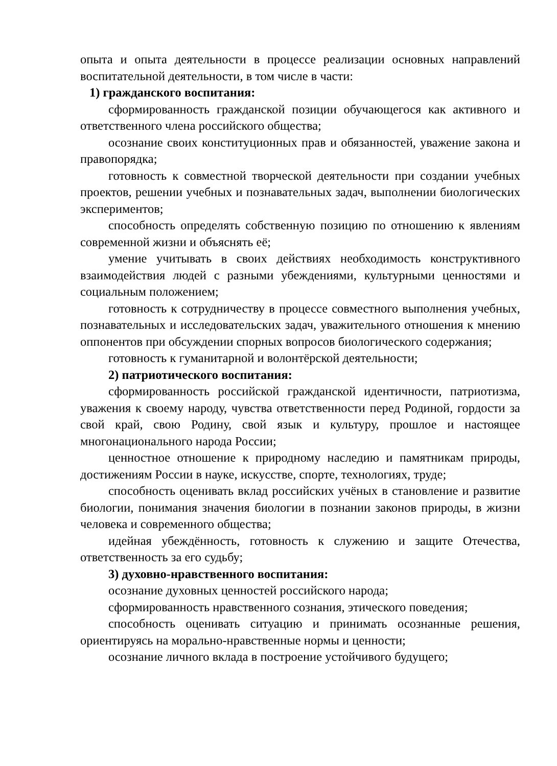опыта и опыта деятельности в процессе реализации основных направлений воспитательной деятельности, в том числе в части:
1) гражданского воспитания:
сформированность гражданской позиции обучающегося как активного и ответственного члена российского общества;
осознание своих конституционных прав и обязанностей, уважение закона и правопорядка;
готовность к совместной творческой деятельности при создании учебных проектов, решении учебных и познавательных задач, выполнении биологических экспериментов;
способность определять собственную позицию по отношению к явлениям современной жизни и объяснять её;
умение учитывать в своих действиях необходимость конструктивного взаимодействия людей с разными убеждениями, культурными ценностями и социальным положением;
готовность к сотрудничеству в процессе совместного выполнения учебных, познавательных и исследовательских задач, уважительного отношения к мнению оппонентов при обсуждении спорных вопросов биологического содержания;
готовность к гуманитарной и волонтёрской деятельности;
2) патриотического воспитания:
сформированность российской гражданской идентичности, патриотизма, уважения к своему народу, чувства ответственности перед Родиной, гордости за свой край, свою Родину, свой язык и культуру, прошлое и настоящее многонационального народа России;
ценностное отношение к природному наследию и памятникам природы, достижениям России в науке, искусстве, спорте, технологиях, труде;
способность оценивать вклад российских учёных в становление и развитие биологии, понимания значения биологии в познании законов природы, в жизни человека и современного общества;
идейная убеждённость, готовность к служению и защите Отечества, ответственность за его судьбу;
3) духовно-нравственного воспитания:
осознание духовных ценностей российского народа;
сформированность нравственного сознания, этического поведения;
способность оценивать ситуацию и принимать осознанные решения, ориентируясь на морально-нравственные нормы и ценности;
осознание личного вклада в построение устойчивого будущего;